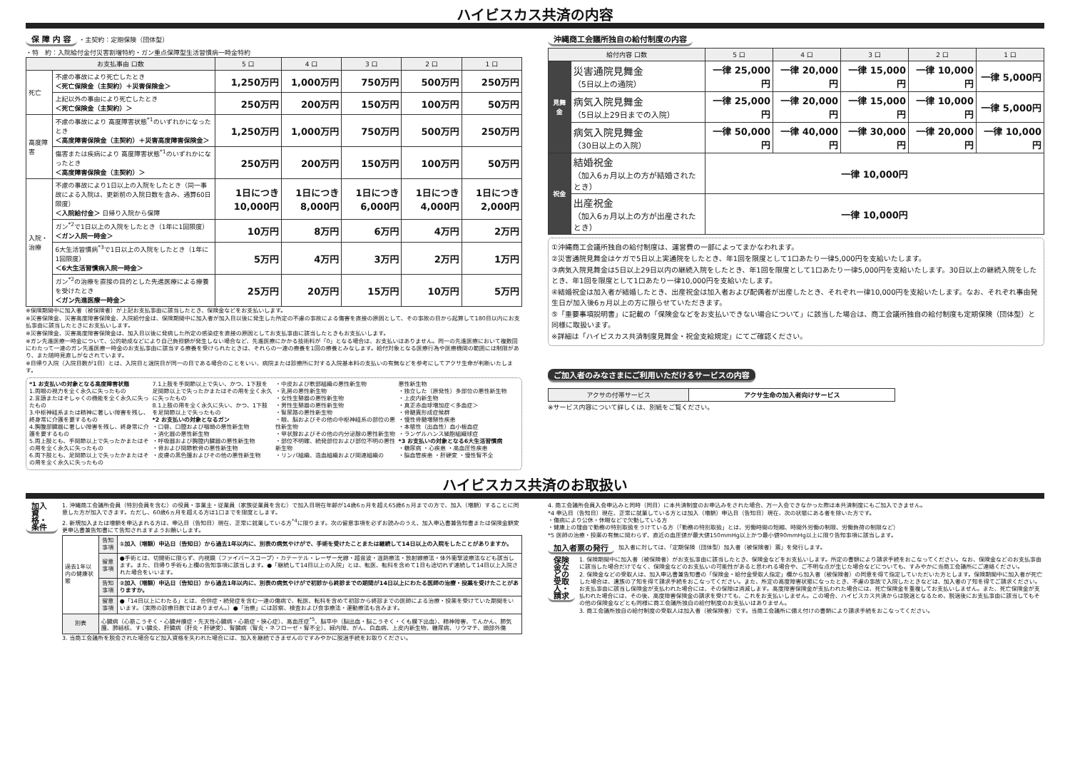ハイビスカス共済の内容
保 障 内 容 ・主契約：定期保険（団体型）
・特　約：入院給付金付災害割増特約・ガン重点保障型生活習慣病一時金特約
| お支払事由 口数 | | 5 口 | 4 口 | 3 口 | 2 口 | 1 口 |
| --- | --- | --- | --- | --- | --- | --- |
| 死亡 | 不慮の事故により死亡したとき ＜死亡保険金（主契約）＋災害保険金＞ | 1,250万円 | 1,000万円 | 750万円 | 500万円 | 250万円 |
| | 上記以外の事由により死亡したとき ＜死亡保険金（主契約）＞ | 250万円 | 200万円 | 150万円 | 100万円 | 50万円 |
| 高度障害 | 不慮の事故により 高度障害状態<sup>*1</sup>のいずれかになったとき ＜高度障害保険金（主契約）＋災害高度障害保険金＞ | 1,250万円 | 1,000万円 | 750万円 | 500万円 | 250万円 |
| | 傷害または疾病により 高度障害状態<sup>*1</sup>のいずれかになったとき ＜高度障害保険金（主契約）＞ | 250万円 | 200万円 | 150万円 | 100万円 | 50万円 |
| 入院・治療 | 不慮の事故により1日以上の入院をしたとき（同一事故による入院は、更新前の入院日数を含み、通算60日限度） ＜入院給付金＞ 日帰り入院から保障 | 1日につき 10,000円 | 1日につき 8,000円 | 1日につき 6,000円 | 1日につき 4,000円 | 1日につき 2,000円 |
| | ガン<sup>*2</sup>で1日以上の入院をしたとき（1年に1回限度） ＜ガン入院一時金＞ | 10万円 | 8万円 | 6万円 | 4万円 | 2万円 |
| | 6大生活習慣病<sup>*3</sup>で1日以上の入院をしたとき（1年に1回限度） ＜6大生活習慣病入院一時金＞ | 5万円 | 4万円 | 3万円 | 2万円 | 1万円 |
| | ガン<sup>*2</sup>の治療を直接の目的とした先進医療による療養を受けたとき ＜ガン先進医療一時金＞ | 25万円 | 20万円 | 15万円 | 10万円 | 5万円 |
※保険期間中に加入者（被保険者）が上記お支払事由に該当したとき、保険金などをお支払いします。
※災害保険金、災害高度障害保険金、入院給付金は、保険期間中に加入者が加入日以後に発生した所定の不慮の事故による傷害を直接の原因として、その事故の日から起算して180日以内にお支払事由に該当したときにお支払いします。
※災害保険金、災害高度障害保険金は、加入日以後に発病した所定の感染症を直接の原因としてお支払事由に該当したときもお支払いします。
※ガン先進医療一時金について、公的助成などにより自己負担額が発生しない場合など、先進医療にかかる技術料が「0」となる場合は、お支払いはありません。同一の先進医療において複数回にわたって一連のガン先進医療一時金のお支払事由に該当する療養を受けられたときは、それらの一連の療養を1回の療養とみなします。給付対象となる医療行為や医療機関の範囲には制限があり、また随時見直しがなされています。
※日帰り入院（入院日数が1日）とは、入院日と退院日が同一の日である場合のことをいい、病院または診療所に対する入院基本料の支払いの有無などを参考にしてアクサ生命が判断いたします。
*1 お支払いの対象となる高度障害状態
1.両眼の視力を全く永久に失ったもの
2.言語またはそしゃくの機能を全く永久に失ったもの
3.中枢神経系または精神に著しい障害を残し、終身常に介護を要するもの
4.胸腹部臓器に著しい障害を残し、終身常に介護を要するもの
5.両上肢とも、手関節以上で失ったかまたはその用を全く永久に失ったもの
6.両下肢とも、足関節以上で失ったかまたはその用を全く永久に失ったもの
7.1上肢を手関節以上で失い、かつ、1下肢を足関節以上で失ったかまたはその用を全く永久に失ったもの
8.1上肢の用を全く永久に失い、かつ、1下肢を足関節以上で失ったもの
*2 お支払いの対象となるガン
・口唇、口腔および咽頭の悪性新生物
・消化器の悪性新生物
・呼吸器および胸腔内臓器の悪性新生物
・骨および関節軟骨の悪性新生物
・皮膚の黒色腫およびその他の悪性新生物
・中皮および軟部組織の悪性新生物
・乳房の悪性新生物
・女性生殖器の悪性新生物
・男性生殖器の悪性新生物
・腎尿路の悪性新生物
・眼、脳およびその他の中枢神経系の部位の悪性新生物
・甲状腺およびその他の内分泌腺の悪性新生物
・部位不明確、続発部位および部位不明の悪性新生物
・リンパ組織、造血組織および関連組織の
悪性新生物
・独立した（原発性）多部位の悪性新生物
・上皮内新生物
・真正赤血球増加症＜多血症＞
・骨髄異形成症候群
・慢性骨髄増殖性疾患
・本態性（出血性）血小板血症
・ランゲルハンス細胞組織球症
*3 お支払いの対象となる6大生活習慣病
・糖尿病 ・心疾患 ・高血圧性疾患
・脳血管疾患 ・肝硬変 ・慢性腎不全
沖縄商工会議所独自の給付制度の内容
| 給付内容 口数 | | 5 口 | 4 口 | 3 口 | 2 口 | 1 口 |
| --- | --- | --- | --- | --- | --- | --- |
| 見舞金 | 災害通院見舞金 （5日以上の通院） | 一律 25,000円 | 一律 20,000円 | 一律 15,000円 | 一律 10,000円 | 一律 5,000円 |
| | 病気入院見舞金 （5日以上29日までの入院） | 一律 25,000円 | 一律 20,000円 | 一律 15,000円 | 一律 10,000円 | 一律 5,000円 |
| | 病気入院見舞金 （30日以上の入院） | 一律 50,000円 | 一律 40,000円 | 一律 30,000円 | 一律 20,000円 | 一律 10,000円 |
| 祝金 | 結婚祝金 （加入6ヵ月以上の方が結婚されたとき） | 一律 10,000円 | | | | |
| | 出産祝金 （加入6ヵ月以上の方が出産されたとき） | 一律 10,000円 | | | | |
①沖縄商工会議所独自の給付制度は、運営費の一部によってまかなわれます。
②災害通院見舞金はケガで5日以上実通院をしたとき、年1回を限度として1口あたり一律5,000円を支給いたします。
③病気入院見舞金は5日以上29日以内の継続入院をしたとき、年1回を限度として1口あたり一律5,000円を支給いたします。30日以上の継続入院をしたとき、年1回を限度として1口あたり一律10,000円を支給いたします。
④結婚祝金は加入者が結婚したとき、出産祝金は加入者および配偶者が出産したとき、それぞれ一律10,000円を支給いたします。なお、それぞれ事由発生日が加入後6ヵ月以上の方に限らせていただきます。
⑤「重要事項説明書」に記載の「保険金などをお支払いできない場合について」に該当した場合は、商工会議所独自の給付制度も定期保険（団体型）と同様に取扱います。
※詳細は「ハイビスカス共済制度見舞金・祝金支給規定」にてご確認ください。
ご加入者のみなさまにご利用いただけるサービスの内容
| アクサの付帯サービス | アクサ生命の加入者向けサービス |
※サービス内容について詳しくは、別紙をご覧ください。
ハイビスカス共済のお取扱い
加入資格・条件
1. 沖縄商工会議所会員（特別会員を含む）の役員・事業主・従業員（家族従業員を含む）で加入日現在年齢が14歳6ヵ月を超え65歳6ヵ月までの方で、加入（増額）することに同意した方が加入できます。ただし、60歳6ヵ月を超える方は1口までを限度とします。
2. 新規加入または増額を申込まれる方は、申込日（告知日）現在、正常に就業している方<sup>*4</sup>に限ります。次の留意事項を必ずお読みのうえ、加入申込書兼告知書または保険金額変更申込書兼告知書にて告知されますようお願いします。
| 過去1年以内の健康状態 | 告知事項 | ①加入（増額）申込日（告知日）から過去1年以内に、別表の病気やけがで、手術を受けたことまたは継続して14日以上の入院をしたことがありますか。 |
| | 留意事項 | ●手術とは、切開術に限らず、内視鏡（ファイバースコープ）・カテーテル・レーザー光線・超音波・温熱療法・放射線療法・体外衝撃波療法なども該当します。また、日帰り手術も上欄の告知事項に該当します。●「継続して14日以上の入院」とは、転医、転科を含めて1日も途切れず連続して14日以上入院された場合をいいます。 |
| | 告知事項 | ②加入（増額）申込日（告知日）から過去1年以内に、別表の病気やけがで初診から終診までの期間が14日以上にわたる医師の治療・投薬を受けたことがありますか。 |
| | 留意事項 | ●「14日以上にわたる」とは、合併症・続発症を含む一連の傷病で、転医、転科を含めて初診から終診までの医師による治療・投薬を受けていた期間をいいます。（実際の診療日数ではありません。）●「治療」には診察、検査および食事療法・運動療法も含みます。 |
| 別表 | 心臓病（心筋こうそく・心臓弁膜症・先天性心臓病・心筋症・狭心症）、高血圧症<sup>*5</sup>、脳卒中（脳出血・脳こうそく・くも膜下出血）、精神障害、てんかん、肺気腫、肺結核、すい臓炎、肝臓病（肝炎・肝硬変）、腎臓病（腎炎・ネフローゼ・腎不全）、緑内障、がん、白血病、上皮内新生物、糖尿病、リウマチ、頭部外傷 | |
3. 当商工会議所を脱会された場合など加入資格を失われた場合には、加入を継続できませんのですみやかに脱退手続をお取りください。
4. 商工会議所会員入会申込みと同時（同日）に本共済制度のお申込みをされた場合、万一入会できなかった際は本共済制度にもご加入できません。
*4 申込日（告知日）現在、正常に就業している方とは加入（増額）申込日（告知日）現在、次の状態にある者を除いた方です。
・傷病により公休・休暇などで欠勤している方
・健康上の理由で勤務の特別取扱をうけている方（「勤務の特別取扱」とは、労働時間の短縮、時間外労働の制限、労働負荷の制限など）
*5 医師の治療・投薬の有無に関わらず、直近の血圧値が最大値150mmHg以上かつ最小値90mmHg以上に限り告知事項に該当します。
加入者票の発行
加入者に対しては、「定期保険（団体型）加入者（被保険者）票」を発行します。
保険金などの受取人・請求
1. 保険期間中に加入者（被保険者）がお支払事由に該当したとき、保険金などをお支払いします。所定の書類により請求手続をおこなってください。なお、保険金などのお支払事由に該当した場合だけでなく、保険金などのお支払いの可能性があると思われる場合や、ご不明な点が生じた場合などについても、すみやかに当商工会議所にご連絡ください。
2. 保険金などの受取人は、加入申込書兼告知書の「保険金・給付金受取人指定」欄から加入者（被保険者）の同意を得て指定していただいた方とします。保険期間中に加入者が死亡した場合は、遺族の了知を得て請求手続をおこなってください。また、所定の高度障害状態になったとき、不慮の事故で入院したときなどは、加入者の了知を得てご請求ください。お支払事由に該当し保険金が支払われた場合には、その保障は消滅します。高度障害保険金が支払われた場合には、死亡保険金を重複してお支払いしません。また、死亡保険金が支払われた場合には、その後、高度障害保険金の請求を受けても、これをお支払いしません。この場合、ハイビスカス共済からは脱退となるため、脱退後にお支払事由に該当してもその他の保険金などとも同様に商工会議所独自の給付制度のお支払いはありません。
3. 商工会議所独自の給付制度の受取人は加入者（被保険者）です。当商工会議所に備え付けの書類により請求手続をおこなってください。